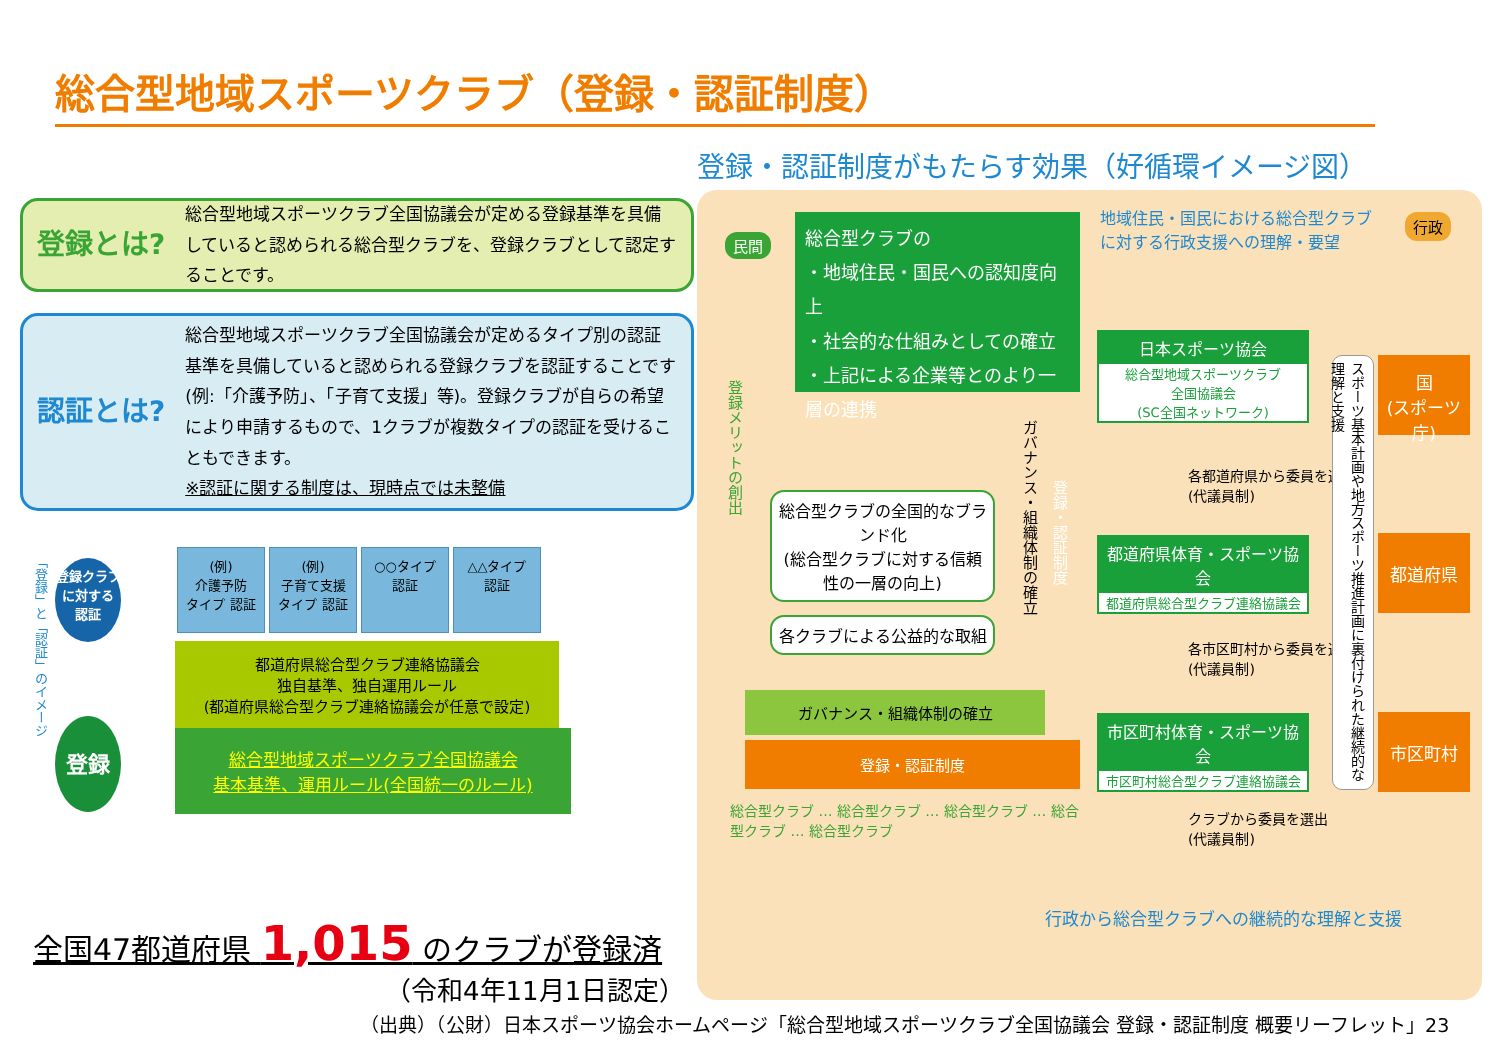総合型地域スポーツクラブ（登録・認証制度）
登録とは?
総合型地域スポーツクラブ全国協議会が定める登録基準を具備していると認められる総合型クラブを、登録クラブとして認定することです。
認証とは?
総合型地域スポーツクラブ全国協議会が定めるタイプ別の認証基準を具備していると認められる登録クラブを認証することです(例:「介護予防」、「子育て支援」等)。登録クラブが自らの希望により申請するもので、1クラブが複数タイプの認証を受けることもできます。
※認証に関する制度は、現時点では未整備
「登録」と「認証」のイメージ
(例)
介護予防
タイプ 認証
(例)
子育て支援
タイプ 認証
○○タイプ
認証
△△タイプ
認証
都道府県総合型クラブ連絡協議会
独自基準、独自運用ルール
(都道府県総合型クラブ連絡協議会が任意で設定)
総合型地域スポーツクラブ全国協議会
基本基準、運用ルール(全国統一のルール)
登録クラブに対する
認証
登録
全国47都道府県 1,015 のクラブが登録済
（令和4年11月1日認定）
（出典）（公財）日本スポーツ協会ホームページ「総合型地域スポーツクラブ全国協議会 登録・認証制度 概要リーフレット」23
登録・認証制度がもたらす効果（好循環イメージ図）
民間
総合型クラブの
・地域住民・国民への認知度向上
・社会的な仕組みとしての確立
・上記による企業等とのより一層の連携
地域住民・国民における総合型クラブに対する行政支援への理解・要望
行政
登録メリットの創出
総合型クラブの全国的なブランド化
(総合型クラブに対する信頼性の一層の向上)
各クラブによる公益的な取組
ガバナンス・組織体制の確立
登録・認証制度
ガバナンス・組織体制の確立
登録・認証制度
総合型クラブ … 総合型クラブ … 総合型クラブ … 総合型クラブ … 総合型クラブ
日本スポーツ協会
総合型地域スポーツクラブ
全国協議会
(SC全国ネットワーク)
各都道府県から委員を選出
(代議員制)
都道府県体育・スポーツ協会
都道府県総合型クラブ連絡協議会
各市区町村から委員を選出
(代議員制)
市区町村体育・スポーツ協会
市区町村総合型クラブ連絡協議会
クラブから委員を選出
(代議員制)
スポーツ基本計画や地方スポーツ推進計画に裏付けられた継続的な理解と支援
国
(スポーツ庁)
都道府県
市区町村
行政から総合型クラブへの継続的な理解と支援